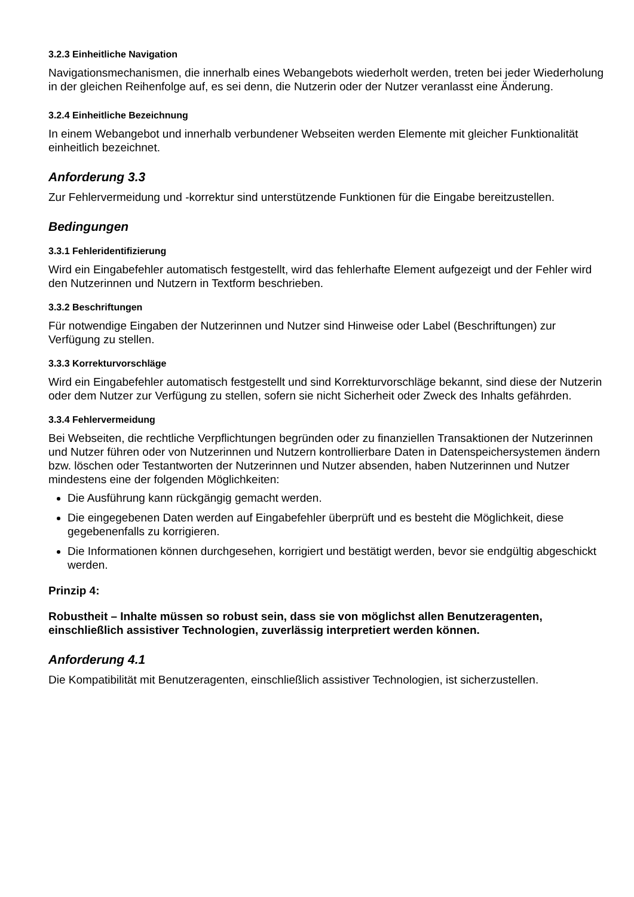3.2.3 Einheitliche Navigation
Navigationsmechanismen, die innerhalb eines Webangebots wiederholt werden, treten bei jeder Wiederholung in der gleichen Reihenfolge auf, es sei denn, die Nutzerin oder der Nutzer veranlasst eine Änderung.
3.2.4 Einheitliche Bezeichnung
In einem Webangebot und innerhalb verbundener Webseiten werden Elemente mit gleicher Funktionalität einheitlich bezeichnet.
Anforderung 3.3
Zur Fehlervermeidung und -korrektur sind unterstützende Funktionen für die Eingabe bereitzustellen.
Bedingungen
3.3.1 Fehleridentifizierung
Wird ein Eingabefehler automatisch festgestellt, wird das fehlerhafte Element aufgezeigt und der Fehler wird den Nutzerinnen und Nutzern in Textform beschrieben.
3.3.2 Beschriftungen
Für notwendige Eingaben der Nutzerinnen und Nutzer sind Hinweise oder Label (Beschriftungen) zur Verfügung zu stellen.
3.3.3 Korrekturvorschläge
Wird ein Eingabefehler automatisch festgestellt und sind Korrekturvorschläge bekannt, sind diese der Nutzerin oder dem Nutzer zur Verfügung zu stellen, sofern sie nicht Sicherheit oder Zweck des Inhalts gefährden.
3.3.4 Fehlervermeidung
Bei Webseiten, die rechtliche Verpflichtungen begründen oder zu finanziellen Transaktionen der Nutzerinnen und Nutzer führen oder von Nutzerinnen und Nutzern kontrollierbare Daten in Datenspeichersystemen ändern bzw. löschen oder Testantworten der Nutzerinnen und Nutzer absenden, haben Nutzerinnen und Nutzer mindestens eine der folgenden Möglichkeiten:
Die Ausführung kann rückgängig gemacht werden.
Die eingegebenen Daten werden auf Eingabefehler überprüft und es besteht die Möglichkeit, diese gegebenenfalls zu korrigieren.
Die Informationen können durchgesehen, korrigiert und bestätigt werden, bevor sie endgültig abgeschickt werden.
Prinzip 4:
Robustheit – Inhalte müssen so robust sein, dass sie von möglichst allen Benutzeragenten, einschließlich assistiver Technologien, zuverlässig interpretiert werden können.
Anforderung 4.1
Die Kompatibilität mit Benutzeragenten, einschließlich assistiver Technologien, ist sicherzustellen.